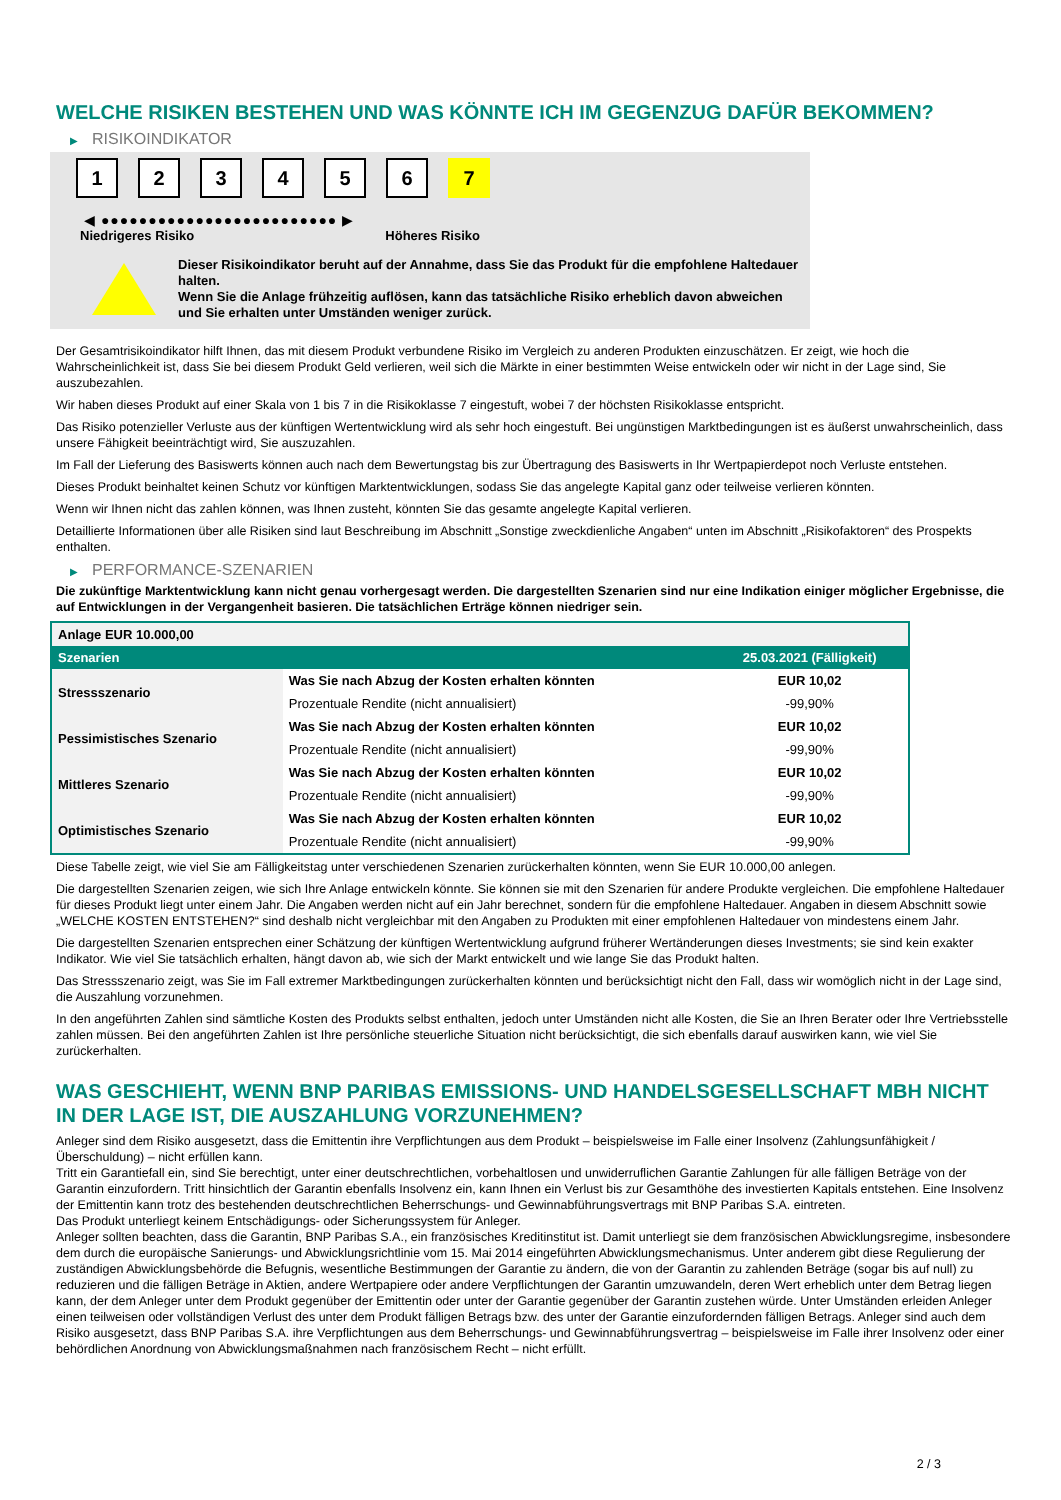WELCHE RISIKEN BESTEHEN UND WAS KÖNNTE ICH IM GEGENZUG DAFÜR BEKOMMEN?
▶ RISIKOINDIKATOR
1 2 3 4 5 6 7
◀ ●●●●●●●●●●●●●●●●●●●●●●●●● ▶
Niedrigeres Risiko Höheres Risiko
Dieser Risikoindikator beruht auf der Annahme, dass Sie das Produkt für die empfohlene Haltedauer halten.
Wenn Sie die Anlage frühzeitig auflösen, kann das tatsächliche Risiko erheblich davon abweichen und Sie erhalten unter Umständen weniger zurück.
Der Gesamtrisikoindikator hilft Ihnen, das mit diesem Produkt verbundene Risiko im Vergleich zu anderen Produkten einzuschätzen. Er zeigt, wie hoch die Wahrscheinlichkeit ist, dass Sie bei diesem Produkt Geld verlieren, weil sich die Märkte in einer bestimmten Weise entwickeln oder wir nicht in der Lage sind, Sie auszubezahlen.
Wir haben dieses Produkt auf einer Skala von 1 bis 7 in die Risikoklasse 7 eingestuft, wobei 7 der höchsten Risikoklasse entspricht.
Das Risiko potenzieller Verluste aus der künftigen Wertentwicklung wird als sehr hoch eingestuft. Bei ungünstigen Marktbedingungen ist es äußerst unwahrscheinlich, dass unsere Fähigkeit beeinträchtigt wird, Sie auszuzahlen.
Im Fall der Lieferung des Basiswerts können auch nach dem Bewertungstag bis zur Übertragung des Basiswerts in Ihr Wertpapierdepot noch Verluste entstehen.
Dieses Produkt beinhaltet keinen Schutz vor künftigen Marktentwicklungen, sodass Sie das angelegte Kapital ganz oder teilweise verlieren könnten.
Wenn wir Ihnen nicht das zahlen können, was Ihnen zusteht, könnten Sie das gesamte angelegte Kapital verlieren.
Detaillierte Informationen über alle Risiken sind laut Beschreibung im Abschnitt „Sonstige zweckdienliche Angaben“ unten im Abschnitt „Risikofaktoren“ des Prospekts enthalten.
▶ PERFORMANCE-SZENARIEN
Die zukünftige Marktentwicklung kann nicht genau vorhergesagt werden. Die dargestellten Szenarien sind nur eine Indikation einiger möglicher Ergebnisse, die auf Entwicklungen in der Vergangenheit basieren. Die tatsächlichen Erträge können niedriger sein.
| Anlage EUR 10.000,00 | | |
| --- | --- | --- |
| Szenarien | | 25.03.2021 (Fälligkeit) |
| Stressszenario | Was Sie nach Abzug der Kosten erhalten könnten | EUR 10,02 |
| | Prozentuale Rendite (nicht annualisiert) | -99,90% |
| Pessimistisches Szenario | Was Sie nach Abzug der Kosten erhalten könnten | EUR 10,02 |
| | Prozentuale Rendite (nicht annualisiert) | -99,90% |
| Mittleres Szenario | Was Sie nach Abzug der Kosten erhalten könnten | EUR 10,02 |
| | Prozentuale Rendite (nicht annualisiert) | -99,90% |
| Optimistisches Szenario | Was Sie nach Abzug der Kosten erhalten könnten | EUR 10,02 |
| | Prozentuale Rendite (nicht annualisiert) | -99,90% |
Diese Tabelle zeigt, wie viel Sie am Fälligkeitstag unter verschiedenen Szenarien zurückerhalten könnten, wenn Sie EUR 10.000,00 anlegen.
Die dargestellten Szenarien zeigen, wie sich Ihre Anlage entwickeln könnte. Sie können sie mit den Szenarien für andere Produkte vergleichen. Die empfohlene Haltedauer für dieses Produkt liegt unter einem Jahr. Die Angaben werden nicht auf ein Jahr berechnet, sondern für die empfohlene Haltedauer. Angaben in diesem Abschnitt sowie „WELCHE KOSTEN ENTSTEHEN?“ sind deshalb nicht vergleichbar mit den Angaben zu Produkten mit einer empfohlenen Haltedauer von mindestens einem Jahr.
Die dargestellten Szenarien entsprechen einer Schätzung der künftigen Wertentwicklung aufgrund früherer Wertänderungen dieses Investments; sie sind kein exakter Indikator. Wie viel Sie tatsächlich erhalten, hängt davon ab, wie sich der Markt entwickelt und wie lange Sie das Produkt halten.
Das Stressszenario zeigt, was Sie im Fall extremer Marktbedingungen zurückerhalten könnten und berücksichtigt nicht den Fall, dass wir womöglich nicht in der Lage sind, die Auszahlung vorzunehmen.
In den angeführten Zahlen sind sämtliche Kosten des Produkts selbst enthalten, jedoch unter Umständen nicht alle Kosten, die Sie an Ihren Berater oder Ihre Vertriebsstelle zahlen müssen. Bei den angeführten Zahlen ist Ihre persönliche steuerliche Situation nicht berücksichtigt, die sich ebenfalls darauf auswirken kann, wie viel Sie zurückerhalten.
WAS GESCHIEHT, WENN BNP PARIBAS EMISSIONS- UND HANDELSGESELLSCHAFT MBH NICHT IN DER LAGE IST, DIE AUSZAHLUNG VORZUNEHMEN?
Anleger sind dem Risiko ausgesetzt, dass die Emittentin ihre Verpflichtungen aus dem Produkt – beispielsweise im Falle einer Insolvenz (Zahlungsunfähigkeit / Überschuldung) – nicht erfüllen kann.
Tritt ein Garantiefall ein, sind Sie berechtigt, unter einer deutschrechtlichen, vorbehaltlosen und unwiderruflichen Garantie Zahlungen für alle fälligen Beträge von der Garantin einzufordern. Tritt hinsichtlich der Garantin ebenfalls Insolvenz ein, kann Ihnen ein Verlust bis zur Gesamthöhe des investierten Kapitals entstehen. Eine Insolvenz der Emittentin kann trotz des bestehenden deutschrechtlichen Beherrschungs- und Gewinnabführungsvertrags mit BNP Paribas S.A. eintreten.
Das Produkt unterliegt keinem Entschädigungs- oder Sicherungssystem für Anleger.
Anleger sollten beachten, dass die Garantin, BNP Paribas S.A., ein französisches Kreditinstitut ist. Damit unterliegt sie dem französischen Abwicklungsregime, insbesondere dem durch die europäische Sanierungs- und Abwicklungsrichtlinie vom 15. Mai 2014 eingeführten Abwicklungsmechanismus. Unter anderem gibt diese Regulierung der zuständigen Abwicklungsbehörde die Befugnis, wesentliche Bestimmungen der Garantie zu ändern, die von der Garantin zu zahlenden Beträge (sogar bis auf null) zu reduzieren und die fälligen Beträge in Aktien, andere Wertpapiere oder andere Verpflichtungen der Garantin umzuwandeln, deren Wert erheblich unter dem Betrag liegen kann, der dem Anleger unter dem Produkt gegenüber der Emittentin oder unter der Garantie gegenüber der Garantin zustehen würde. Unter Umständen erleiden Anleger einen teilweisen oder vollständigen Verlust des unter dem Produkt fälligen Betrags bzw. des unter der Garantie einzufordernden fälligen Betrags. Anleger sind auch dem Risiko ausgesetzt, dass BNP Paribas S.A. ihre Verpflichtungen aus dem Beherrschungs- und Gewinnabführungsvertrag – beispielsweise im Falle ihrer Insolvenz oder einer behördlichen Anordnung von Abwicklungsmaßnahmen nach französischem Recht – nicht erfüllt.
2 / 3